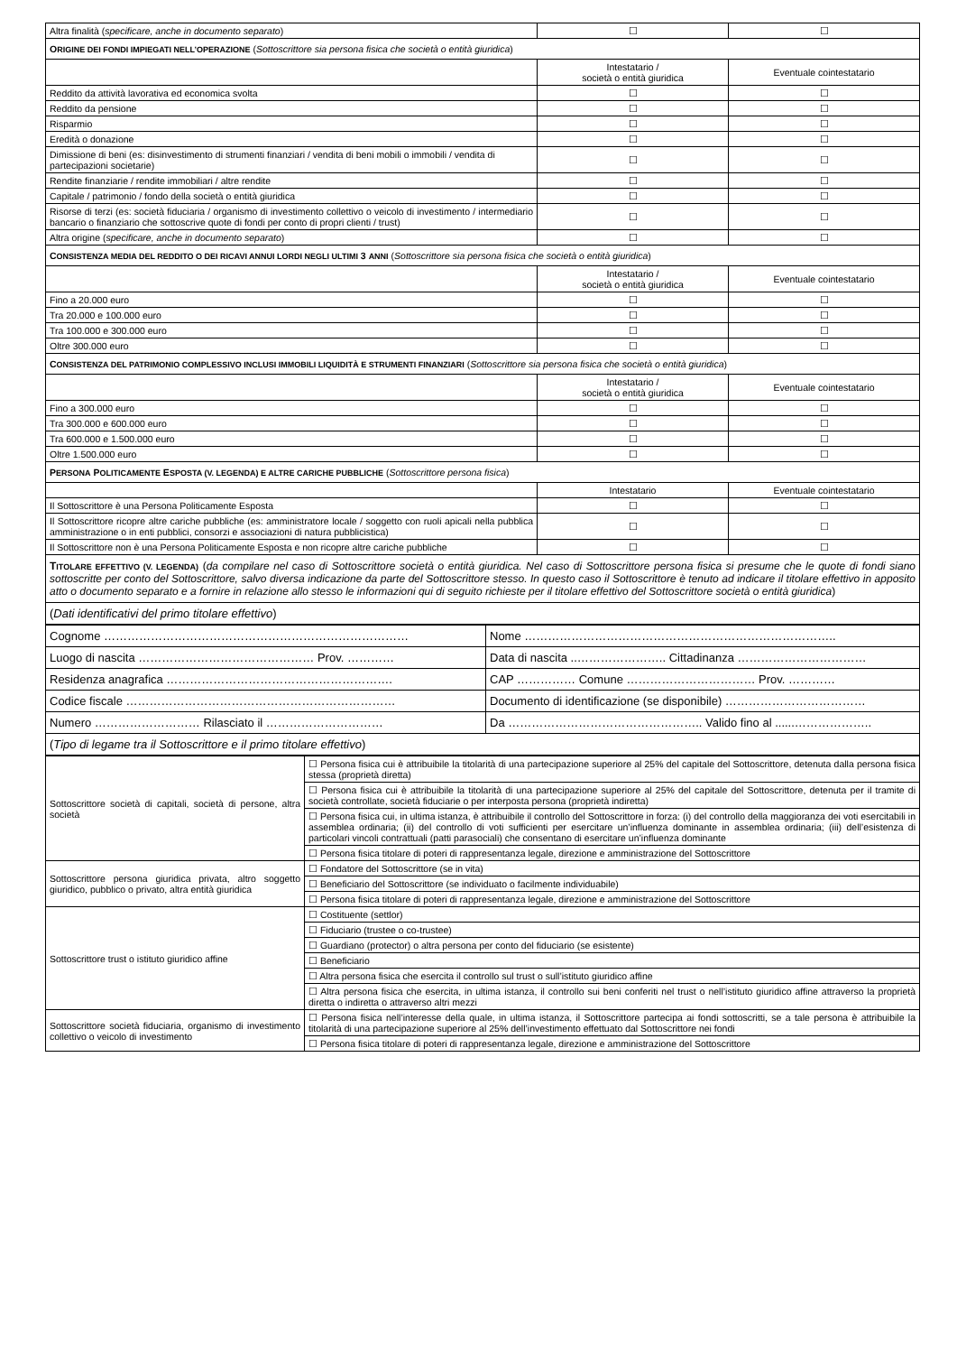| Altra finalità ( specificare, anche in documento separato ) | ☐ | ☐ |
| O RIGINE DEI FONDI IMPIEGATI NELL’OPERAZIONE ( Sottoscrittore sia persona fisica che società o entità giuridica ) | | |
| | Intestatario / società o entità giuridica | Eventuale cointestatario |
| Reddito da attività lavorativa ed economica svolta | ☐ | ☐ |
| Reddito da pensione | ☐ | ☐ |
| Risparmio | ☐ | ☐ |
| Eredità o donazione | ☐ | ☐ |
| Dimissione di beni (es: disinvestimento di strumenti finanziari / vendita di beni mobili o immobili / vendita di partecipazioni societarie) | ☐ | ☐ |
| Rendite finanziarie / rendite immobiliari / altre rendite | ☐ | ☐ |
| Capitale / patrimonio / fondo della società o entità giuridica | ☐ | ☐ |
| Risorse di terzi (es: società fiduciaria / organismo di investimento collettivo o veicolo di investimento / intermediario bancario o finanziario che sottoscrive quote di fondi per conto di propri clienti / trust) | ☐ | ☐ |
| Altra origine ( specificare, anche in documento separato ) | ☐ | ☐ |
| C ONSISTENZA MEDIA DEL REDDITO O DEI RICAVI ANNUI LORDI NEGLI ULTIMI 3 ANNI ( Sottoscrittore sia persona fisica che società o entità giuridica ) | | |
| | Intestatario / società o entità giuridica | Eventuale cointestatario |
| Fino a 20.000 euro | ☐ | ☐ |
| Tra 20.000 e 100.000 euro | ☐ | ☐ |
| Tra 100.000 e 300.000 euro | ☐ | ☐ |
| Oltre 300.000 euro | ☐ | ☐ |
| C ONSISTENZA DEL PATRIMONIO COMPLESSIVO INCLUSI IMMOBILI LIQUIDITÀ E STRUMENTI FINANZIARI ( Sottoscrittore sia persona fisica che società o entità giuridica ) | | |
| | Intestatario / società o entità giuridica | Eventuale cointestatario |
| Fino a 300.000 euro | ☐ | ☐ |
| Tra 300.000 e 600.000 euro | ☐ | ☐ |
| Tra 600.000 e 1.500.000 euro | ☐ | ☐ |
| Oltre 1.500.000 euro | ☐ | ☐ |
| P ERSONA P OLITICAMENTE E SPOSTA (V. LEGENDA) E ALTRE CARICHE PUBBLICHE ( Sottoscrittore persona fisica ) | | |
| | Intestatario | Eventuale cointestatario |
| Il Sottoscrittore è una Persona Politicamente Esposta | ☐ | ☐ |
| Il Sottoscrittore ricopre altre cariche pubbliche (es: amministratore locale / soggetto con ruoli apicali nella pubblica amministrazione o in enti pubblici, consorzi e associazioni di natura pubblicistica) | ☐ | ☐ |
| Il Sottoscrittore non è una Persona Politicamente Esposta e non ricopre altre cariche pubbliche | ☐ | ☐ |
| T ITOLARE EFFETTIVO (V. LEGENDA) ( da compilare nel caso di Sottoscrittore società o entità giuridica. Nel caso di Sottoscrittore persona fisica si presume che le quote di fondi siano sottoscritte per conto del Sottoscrittore, salvo diversa indicazione da parte del Sottoscrittore stesso. In questo caso il Sottoscrittore è tenuto ad indicare il titolare effettivo in apposito atto o documento separato e a fornire in relazione allo stesso le informazioni qui di seguito richieste per il titolare effettivo del Sottoscrittore società o entità giuridica ) | | |
| ( Dati identificativi del primo titolare effettivo ) | | |
| Cognome …………………………………………………………………… | Nome …………………………………………………………………….. |
| Luogo di nascita ……………………………………… Prov. ………… | Data di nascita ..………………….. Cittadinanza …………………………… |
| Residenza anagrafica …………………………………………………. | CAP …………… Comune …………………………… Prov. ………… |
| Codice fiscale …………………………………………………………… | Documento di identificazione (se disponibile) ……………………………… |
| Numero ……………………… Rilasciato il ………………………… | Da ………………………………………….. Valido fino al ......……………….. |
| ( Tipo di legame tra il Sottoscrittore e il primo titolare effettivo ) | |
| Sottoscrittore società di capitali, società di persone, altra società | ☐ Persona fisica cui è attribuibile la titolarità di una partecipazione superiore al 25% del capitale del Sottoscrittore, detenuta dalla persona fisica stessa (proprietà diretta) |
| | ☐ Persona fisica cui è attribuibile la titolarità di una partecipazione superiore al 25% del capitale del Sottoscrittore, detenuta per il tramite di società controllate, società fiduciarie o per interposta persona (proprietà indiretta) |
| | ☐ Persona fisica cui, in ultima istanza, è attribuibile il controllo del Sottoscrittore in forza: (i) del controllo della maggioranza dei voti esercitabili in assemblea ordinaria; (ii) del controllo di voti sufficienti per esercitare un’influenza dominante in assemblea ordinaria; (iii) dell’esistenza di particolari vincoli contrattuali (patti parasociali) che consentano di esercitare un’influenza dominante |
| | ☐ Persona fisica titolare di poteri di rappresentanza legale, direzione e amministrazione del Sottoscrittore |
| Sottoscrittore persona giuridica privata, altro soggetto giuridico, pubblico o privato, altra entità giuridica | ☐ Fondatore del Sottoscrittore (se in vita) |
| | ☐ Beneficiario del Sottoscrittore (se individuato o facilmente individuabile) |
| | ☐ Persona fisica titolare di poteri di rappresentanza legale, direzione e amministrazione del Sottoscrittore |
| Sottoscrittore trust o istituto giuridico affine | ☐ Costituente (settlor) |
| | ☐ Fiduciario (trustee o co-trustee) |
| | ☐ Guardiano (protector) o altra persona per conto del fiduciario (se esistente) |
| | ☐ Beneficiario |
| | ☐ Altra persona fisica che esercita il controllo sul trust o sull’istituto giuridico affine |
| | ☐ Altra persona fisica che esercita, in ultima istanza, il controllo sui beni conferiti nel trust o nell’istituto giuridico affine attraverso la proprietà diretta o indiretta o attraverso altri mezzi |
| Sottoscrittore società fiduciaria, organismo di investimento collettivo o veicolo di investimento | ☐ Persona fisica nell’interesse della quale, in ultima istanza, il Sottoscrittore partecipa ai fondi sottoscritti, se a tale persona è attribuibile la titolarità di una partecipazione superiore al 25% dell’investimento effettuato dal Sottoscrittore nei fondi |
| | ☐ Persona fisica titolare di poteri di rappresentanza legale, direzione e amministrazione del Sottoscrittore |